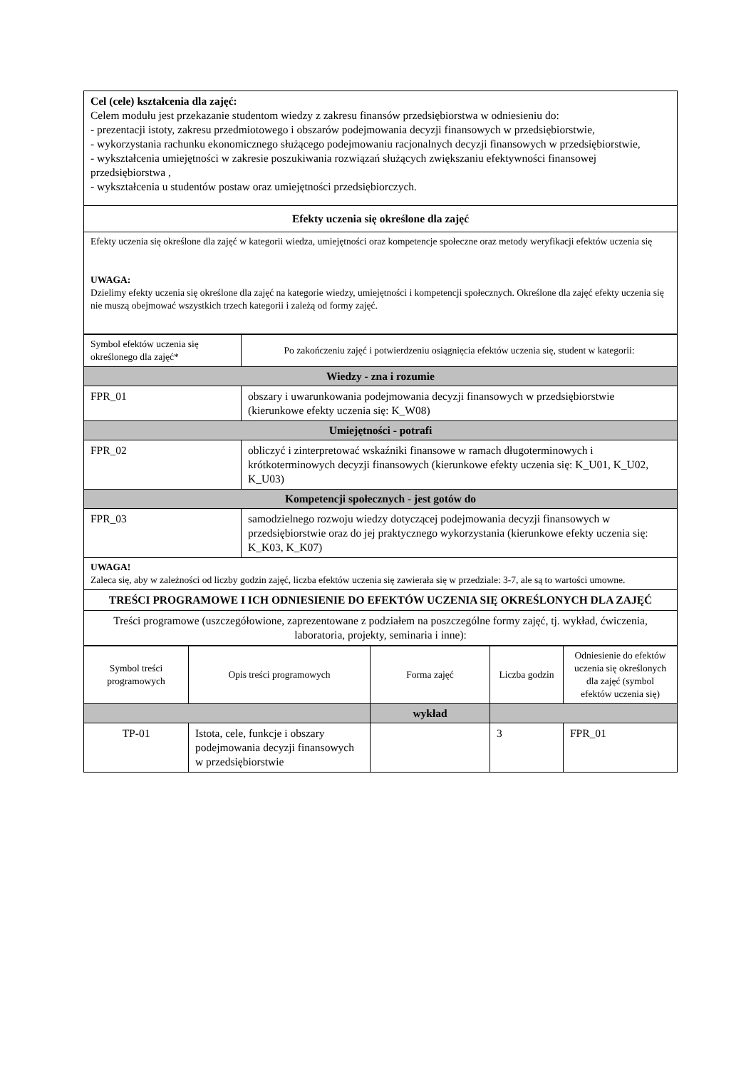| Cel (cele) kształcenia dla zajęć: Celem modułu jest przekazanie studentom wiedzy z zakresu finansów przedsiębiorstwa w odniesieniu do: - prezentacji istoty, zakresu przedmiotowego i obszarów podejmowania decyzji finansowych w przedsiębiorstwie, - wykorzystania rachunku ekonomicznego służącego podejmowaniu racjonalnych decyzji finansowych w przedsiębiorstwie, - wykształcenia umiejętności w zakresie poszukiwania rozwiązań służących zwiększaniu efektywności finansowej przedsiębiorstwa , - wykształcenia u studentów postaw oraz umiejętności przedsiębiorczych. |
| Efekty uczenia się określone dla zajęć |
| Efekty uczenia się określone dla zajęć w kategorii wiedza, umiejętności oraz kompetencje społeczne oraz metody weryfikacji efektów uczenia się UWAGA: Dzielimy efekty uczenia się określone dla zajęć na kategorie wiedzy, umiejętności i kompetencji społecznych. Określone dla zajęć efekty uczenia się nie muszą obejmować wszystkich trzech kategorii i zależą od formy zajęć. |
| Symbol efektów uczenia się określonego dla zajęć* | Po zakończeniu zajęć i potwierdzeniu osiągnięcia efektów uczenia się, student w kategorii: |
| Wiedzy - zna i rozumie | |
| FPR_01 | obszary i uwarunkowania podejmowania decyzji finansowych w przedsiębiorstwie (kierunkowe efekty uczenia się: K_W08) |
| Umiejętności - potrafi | |
| FPR_02 | obliczyć i zinterpretować wskaźniki finansowe w ramach długoterminowych i krótkoterminowych decyzji finansowych (kierunkowe efekty uczenia się: K_U01, K_U02, K_U03) |
| Kompetencji społecznych - jest gotów do | |
| FPR_03 | samodzielnego rozwoju wiedzy dotyczącej podejmowania decyzji finansowych w przedsiębiorstwie oraz do jej praktycznego wykorzystania (kierunkowe efekty uczenia się: K_K03, K_K07) |
| UWAGA! Zaleca się, aby w zależności od liczby godzin zajęć, liczba efektów uczenia się zawierała się w przedziale: 3-7, ale są to wartości umowne. | |
| TREŚCI PROGRAMOWE I ICH ODNIESIENIE DO EFEKTÓW UCZENIA SIĘ OKREŚLONYCH DLA ZAJĘĆ | |
| Treści programowe (uszczegółowione, zaprezentowane z podziałem na poszczególne formy zajęć, tj. wykład, ćwiczenia, laboratoria, projekty, seminaria i inne): | |
| Symbol treści programowych | Opis treści programowych | Forma zajęć | Liczba godzin | Odniesienie do efektów uczenia się określonych dla zajęć (symbol efektów uczenia się) |
| | | wykład | | |
| TP-01 | Istota, cele, funkcje i obszary podejmowania decyzji finansowych w przedsiębiorstwie | | 3 | FPR_01 |